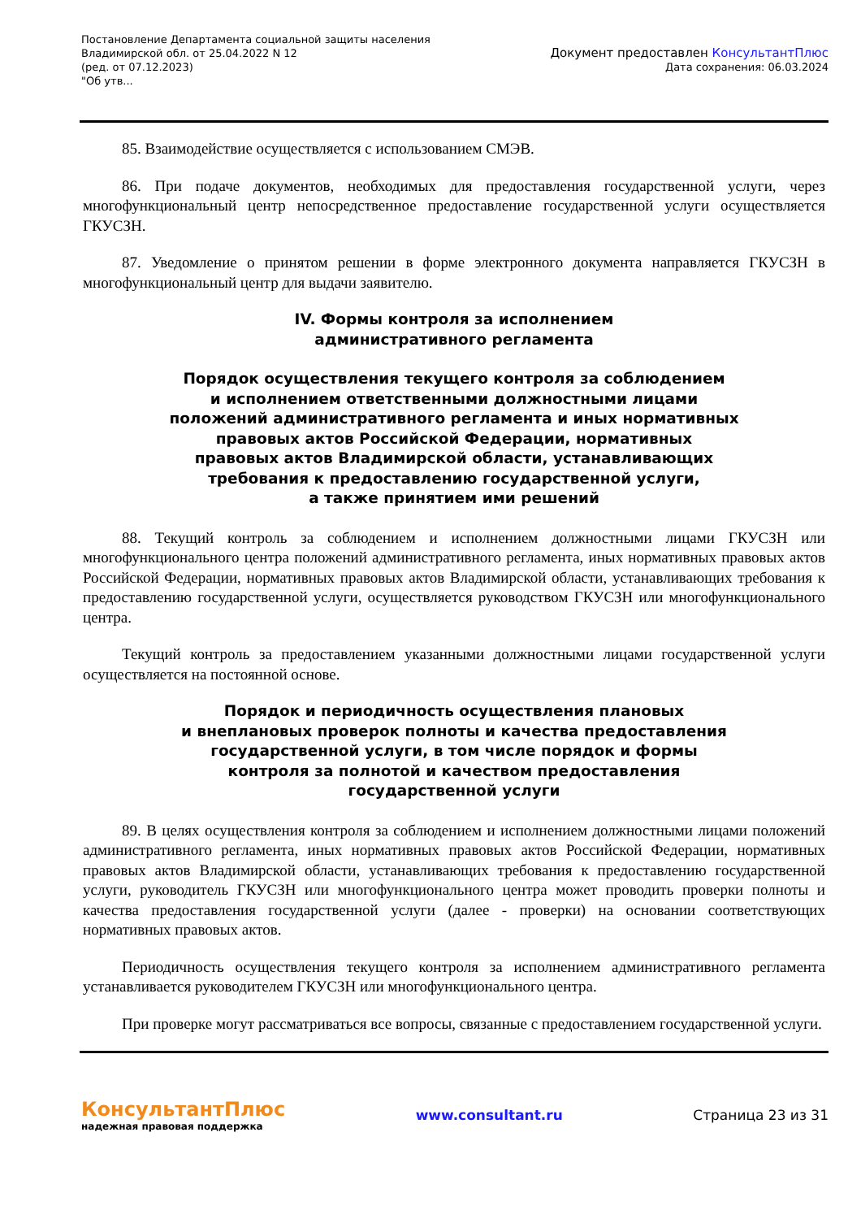Постановление Департамента социальной защиты населения
Владимирской обл. от 25.04.2022 N 12
(ред. от 07.12.2023)
"Об утв...
Документ предоставлен КонсультантПлюс
Дата сохранения: 06.03.2024
85. Взаимодействие осуществляется с использованием СМЭВ.
86. При подаче документов, необходимых для предоставления государственной услуги, через многофункциональный центр непосредственное предоставление государственной услуги осуществляется ГКУСЗН.
87. Уведомление о принятом решении в форме электронного документа направляется ГКУСЗН в многофункциональный центр для выдачи заявителю.
IV. Формы контроля за исполнением
административного регламента
Порядок осуществления текущего контроля за соблюдением
и исполнением ответственными должностными лицами
положений административного регламента и иных нормативных
правовых актов Российской Федерации, нормативных
правовых актов Владимирской области, устанавливающих
требования к предоставлению государственной услуги,
а также принятием ими решений
88. Текущий контроль за соблюдением и исполнением должностными лицами ГКУСЗН или многофункционального центра положений административного регламента, иных нормативных правовых актов Российской Федерации, нормативных правовых актов Владимирской области, устанавливающих требования к предоставлению государственной услуги, осуществляется руководством ГКУСЗН или многофункционального центра.
Текущий контроль за предоставлением указанными должностными лицами государственной услуги осуществляется на постоянной основе.
Порядок и периодичность осуществления плановых
и внеплановых проверок полноты и качества предоставления
государственной услуги, в том числе порядок и формы
контроля за полнотой и качеством предоставления
государственной услуги
89. В целях осуществления контроля за соблюдением и исполнением должностными лицами положений административного регламента, иных нормативных правовых актов Российской Федерации, нормативных правовых актов Владимирской области, устанавливающих требования к предоставлению государственной услуги, руководитель ГКУСЗН или многофункционального центра может проводить проверки полноты и качества предоставления государственной услуги (далее - проверки) на основании соответствующих нормативных правовых актов.
Периодичность осуществления текущего контроля за исполнением административного регламента устанавливается руководителем ГКУСЗН или многофункционального центра.
При проверке могут рассматриваться все вопросы, связанные с предоставлением государственной услуги.
КонсультантПлюс
надежная правовая поддержка
www.consultant.ru Страница 23 из 31